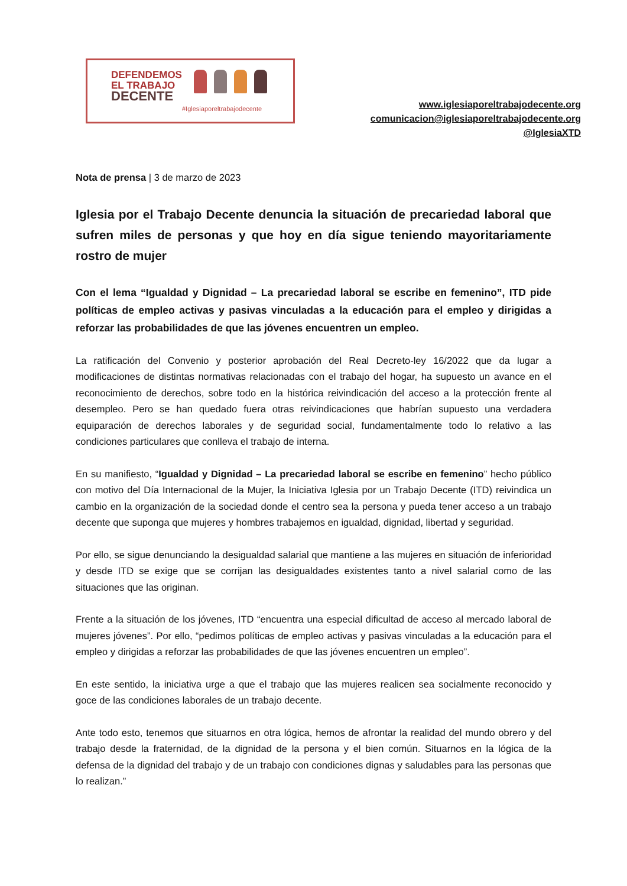DEFENDEMOS
EL TRABAJO
DECENTE
#Iglesiaporeltrabajodecente
www.iglesiaporeltrabajodecente.org
comunicacion@iglesiaporeltrabajodecente.org
@IglesiaXTD
Nota de prensa | 3 de marzo de 2023
Iglesia por el Trabajo Decente denuncia la situación de precariedad laboral que sufren miles de personas y que hoy en día sigue teniendo mayoritariamente rostro de mujer
Con el lema “Igualdad y Dignidad – La precariedad laboral se escribe en femenino”, ITD pide políticas de empleo activas y pasivas vinculadas a la educación para el empleo y dirigidas a reforzar las probabilidades de que las jóvenes encuentren un empleo.
La ratificación del Convenio y posterior aprobación del Real Decreto-ley 16/2022 que da lugar a modificaciones de distintas normativas relacionadas con el trabajo del hogar, ha supuesto un avance en el reconocimiento de derechos, sobre todo en la histórica reivindicación del acceso a la protección frente al desempleo. Pero se han quedado fuera otras reivindicaciones que habrían supuesto una verdadera equiparación de derechos laborales y de seguridad social, fundamentalmente todo lo relativo a las condiciones particulares que conlleva el trabajo de interna.
En su manifiesto, “Igualdad y Dignidad – La precariedad laboral se escribe en femenino” hecho público con motivo del Día Internacional de la Mujer, la Iniciativa Iglesia por un Trabajo Decente (ITD) reivindica un cambio en la organización de la sociedad donde el centro sea la persona y pueda tener acceso a un trabajo decente que suponga que mujeres y hombres trabajemos en igualdad, dignidad, libertad y seguridad.
Por ello, se sigue denunciando la desigualdad salarial que mantiene a las mujeres en situación de inferioridad y desde ITD se exige que se corrijan las desigualdades existentes tanto a nivel salarial como de las situaciones que las originan.
Frente a la situación de los jóvenes, ITD “encuentra una especial dificultad de acceso al mercado laboral de mujeres jóvenes”. Por ello, “pedimos políticas de empleo activas y pasivas vinculadas a la educación para el empleo y dirigidas a reforzar las probabilidades de que las jóvenes encuentren un empleo”.
En este sentido, la iniciativa urge a que el trabajo que las mujeres realicen sea socialmente reconocido y goce de las condiciones laborales de un trabajo decente.
Ante todo esto, tenemos que situarnos en otra lógica, hemos de afrontar la realidad del mundo obrero y del trabajo desde la fraternidad, de la dignidad de la persona y el bien común. Situarnos en la lógica de la defensa de la dignidad del trabajo y de un trabajo con condiciones dignas y saludables para las personas que lo realizan.”